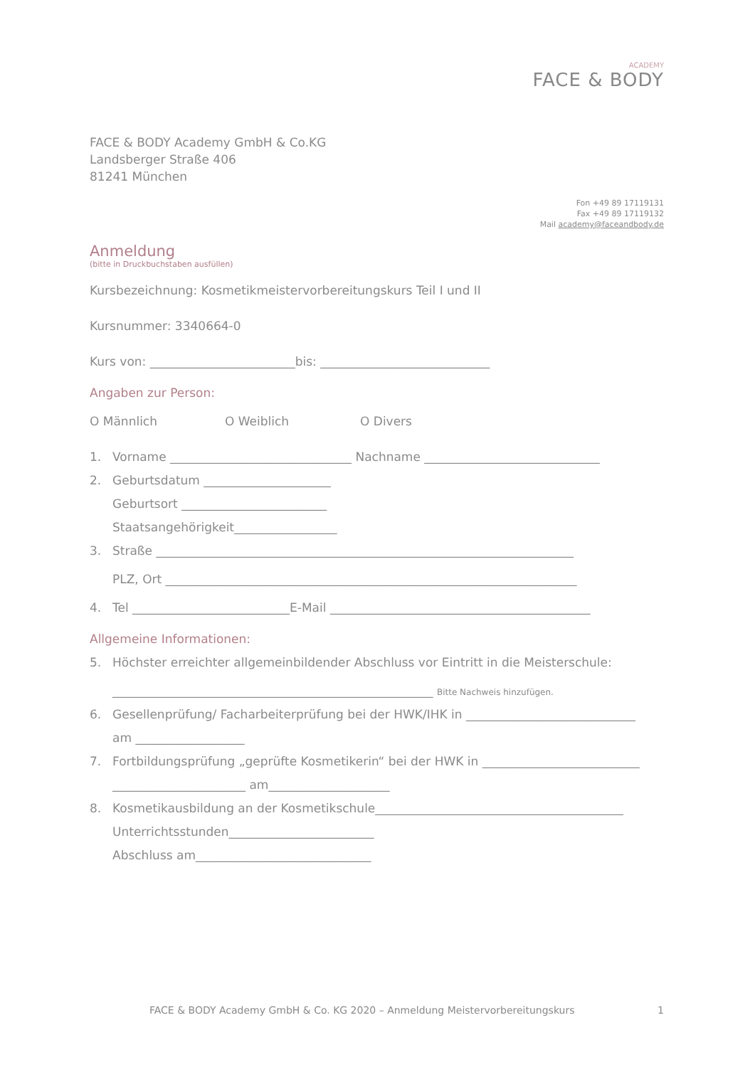ACADEMY
FACE & BODY
FACE & BODY Academy GmbH & Co.KG
Landsberger Straße 406
81241 München
Fon +49 89 17119131
Fax +49 89 17119132
Mail academy@faceandbody.de
Anmeldung
(bitte in Druckbuchstaben ausfüllen)
Kursbezeichnung: Kosmetikmeistervorbereitungskurs Teil I und II
Kursnummer: 3340664-0
Kurs von: ________________________bis: ____________________________
Angaben zur Person:
O Männlich O Weiblich O Divers
1. Vorname ______________________________ Nachname _____________________________
2. Geburtsdatum _____________________
Geburtsort ________________________
Staatsangehörigkeit_________________
3. Straße _____________________________________________________________________
PLZ, Ort ____________________________________________________________________
4. Tel __________________________E-Mail ___________________________________________
Allgemeine Informationen:
5. Höchster erreichter allgemeinbildender Abschluss vor Eintritt in die Meisterschule:
_____________________________________________________ Bitte Nachweis hinzufügen.
6. Gesellenprüfung/ Facharbeiterprüfung bei der HWK/IHK in ____________________________
am __________________
7. Fortbildungsprüfung „geprüfte Kosmetikerin“ bei der HWK in __________________________
______________________ am____________________
8. Kosmetikausbildung an der Kosmetikschule_________________________________________
Unterrichtsstunden________________________
Abschluss am_____________________________
FACE & BODY Academy GmbH & Co. KG 2020 – Anmeldung Meistervorbereitungskurs 1